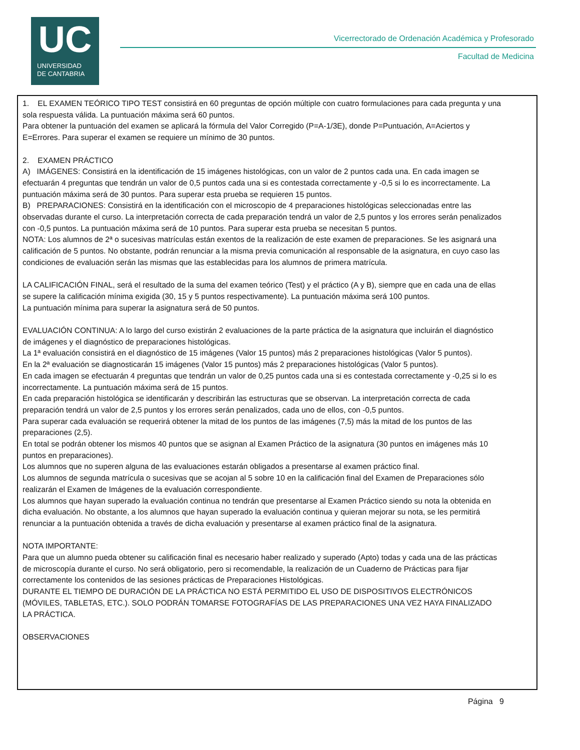UC
UNIVERSIDAD
DE CANTABRIA
Vicerrectorado de Ordenación Académica y Profesorado
Facultad de Medicina
1. EL EXAMEN TEÓRICO TIPO TEST consistirá en 60 preguntas de opción múltiple con cuatro formulaciones para cada pregunta y una sola respuesta válida. La puntuación máxima será 60 puntos.
Para obtener la puntuación del examen se aplicará la fórmula del Valor Corregido (P=A-1/3E), donde P=Puntuación, A=Aciertos y E=Errores. Para superar el examen se requiere un mínimo de 30 puntos.
2. EXAMEN PRÁCTICO
A) IMÁGENES: Consistirá en la identificación de 15 imágenes histológicas, con un valor de 2 puntos cada una. En cada imagen se efectuarán 4 preguntas que tendrán un valor de 0,5 puntos cada una si es contestada correctamente y -0,5 si lo es incorrectamente. La puntuación máxima será de 30 puntos. Para superar esta prueba se requieren 15 puntos.
B) PREPARACIONES: Consistirá en la identificación con el microscopio de 4 preparaciones histológicas seleccionadas entre las observadas durante el curso. La interpretación correcta de cada preparación tendrá un valor de 2,5 puntos y los errores serán penalizados con -0,5 puntos. La puntuación máxima será de 10 puntos. Para superar esta prueba se necesitan 5 puntos.
NOTA: Los alumnos de 2ª o sucesivas matrículas están exentos de la realización de este examen de preparaciones. Se les asignará una calificación de 5 puntos. No obstante, podrán renunciar a la misma previa comunicación al responsable de la asignatura, en cuyo caso las condiciones de evaluación serán las mismas que las establecidas para los alumnos de primera matrícula.
LA CALIFICACIÓN FINAL, será el resultado de la suma del examen teórico (Test) y el práctico (A y B), siempre que en cada una de ellas se supere la calificación mínima exigida (30, 15 y 5 puntos respectivamente). La puntuación máxima será 100 puntos.
La puntuación mínima para superar la asignatura será de 50 puntos.
EVALUACIÓN CONTINUA: A lo largo del curso existirán 2 evaluaciones de la parte práctica de la asignatura que incluirán el diagnóstico de imágenes y el diagnóstico de preparaciones histológicas.
La 1ª evaluación consistirá en el diagnóstico de 15 imágenes (Valor 15 puntos) más 2 preparaciones histológicas (Valor 5 puntos).
En la 2ª evaluación se diagnosticarán 15 imágenes (Valor 15 puntos) más 2 preparaciones histológicas (Valor 5 puntos).
En cada imagen se efectuarán 4 preguntas que tendrán un valor de 0,25 puntos cada una si es contestada correctamente y -0,25 si lo es incorrectamente. La puntuación máxima será de 15 puntos.
En cada preparación histológica se identificarán y describirán las estructuras que se observan. La interpretación correcta de cada preparación tendrá un valor de 2,5 puntos y los errores serán penalizados, cada uno de ellos, con -0,5 puntos.
Para superar cada evaluación se requerirá obtener la mitad de los puntos de las imágenes (7,5) más la mitad de los puntos de las preparaciones (2,5).
En total se podrán obtener los mismos 40 puntos que se asignan al Examen Práctico de la asignatura (30 puntos en imágenes más 10 puntos en preparaciones).
Los alumnos que no superen alguna de las evaluaciones estarán obligados a presentarse al examen práctico final.
Los alumnos de segunda matrícula o sucesivas que se acojan al 5 sobre 10 en la calificación final del Examen de Preparaciones sólo realizarán el Examen de Imágenes de la evaluación correspondiente.
Los alumnos que hayan superado la evaluación continua no tendrán que presentarse al Examen Práctico siendo su nota la obtenida en dicha evaluación. No obstante, a los alumnos que hayan superado la evaluación continua y quieran mejorar su nota, se les permitirá renunciar a la puntuación obtenida a través de dicha evaluación y presentarse al examen práctico final de la asignatura.
NOTA IMPORTANTE:
Para que un alumno pueda obtener su calificación final es necesario haber realizado y superado (Apto) todas y cada una de las prácticas de microscopía durante el curso. No será obligatorio, pero si recomendable, la realización de un Cuaderno de Prácticas para fijar correctamente los contenidos de las sesiones prácticas de Preparaciones Histológicas.
DURANTE EL TIEMPO DE DURACIÓN DE LA PRÁCTICA NO ESTÁ PERMITIDO EL USO DE DISPOSITIVOS ELECTRÓNICOS (MÓVILES, TABLETAS, ETC.). SOLO PODRÁN TOMARSE FOTOGRAFÍAS DE LAS PREPARACIONES UNA VEZ HAYA FINALIZADO LA PRÁCTICA.
OBSERVACIONES
Página 9